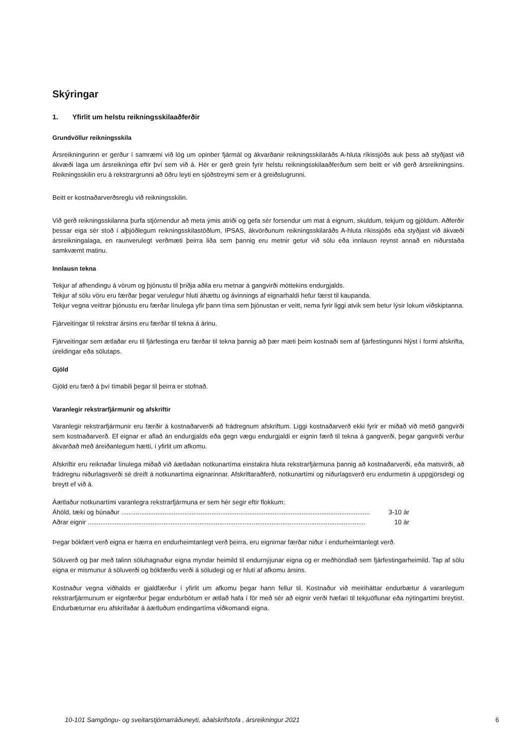Skýringar
1. Yfirlit um helstu reikningsskilaaðferðir
Grundvöllur reikningsskila
Ársreikningurinn er gerður í samræmi við lög um opinber fjármál og ákvarðanir reikningsskilaráðs A-hluta ríkissjóðs auk þess að styðjast við ákvæði laga um ársreikninga eftir því sem við á. Hér er gerð grein fyrir helstu reikningsskilaaðferðum sem beitt er við gerð ársreikningsins. Reikningsskilin eru á rekstrargrunni að öðru leyti en sjóðstreymi sem er á greiðslugrunni.
Beitt er kostnaðarverðsreglu við reikningsskilin.
Við gerð reikningsskilanna þurfa stjórnendur að meta ýmis atriði og gefa sér forsendur um mat á eignum, skuldum, tekjum og gjöldum. Aðferðir þessar eiga sér stoð í alþjóðlegum reikningsskilastöðlum, IPSAS, ákvörðunum reikningsskilaráðs A-hluta ríkissjóðs eða styðjast við ákvæði ársreikningalaga, en raunverulegt verðmæti þeirra liða sem þannig eru metnir getur við sölu eða innlausn reynst annað en niðurstaða samkvæmt matinu.
Innlausn tekna
Tekjur af afhendingu á vörum og þjónustu til þriðja aðila eru metnar á gangvirði móttekins endurgjalds.
Tekjur af sölu vöru eru færðar þegar verulegur hluti áhættu og ávinnings af eignarhaldi hefur færst til kaupanda.
Tekjur vegna veittrar þjónustu eru færðar línulega yfir þann tíma sem þjónustan er veitt, nema fyrir liggi atvik sem betur lýsir lokum viðskiptanna.
Fjárveitingar til rekstrar ársins eru færðar til tekna á árinu.
Fjárveitingar sem ætlaðar eru til fjárfestinga eru færðar til tekna þannig að þær mæti þeim kostnaði sem af fjárfestingunni hlýst í formi afskrifta, úreldingar eða sölutaps.
Gjöld
Gjöld eru færð á því tímabili þegar til þeirra er stofnað.
Varanlegir rekstrarfjármunir og afskriftir
Varanlegir rekstrarfjármunir eru færðir á kostnaðarverði að frádregnum afskriftum. Liggi kostnaðarverð ekki fyrir er miðað við metið gangvirði sem kostnaðarverð. Ef eignar er aflað án endurgjalds eða gegn vægu endurgjaldi er eignin færð til tekna á gangverði, þegar gangvirði verður ákvarðað með áreiðanlegum hætti, í yfirlit um afkomu.
Afskriftir eru reiknaðar línulega miðað við áætlaðan notkunartíma einstakra hluta rekstrarfjármuna þannig að kostnaðarverði, eða matsvirði, að frádregnu niðurlagsverði sé dreift á notkunartíma eignarinnar. Afskriftaraðferð, notkunartími og niðurlagsverð eru endurmetin á uppgjörsdegi og breytt ef við á.
Áætlaður notkunartími varanlegra rekstrarfjármuna er sem hér segir eftir flokkum:
Áhöld, tæki og búnaður .............................................................................................................................................. 3-10 ár
Aðrar eignir .......................................................................................................................................................... 10 ár
Þegar bókfært verð eigna er hærra en endurheimtanlegt verð þeirra, eru eignirnar færðar niður í endurheimtanlegt verð.
Söluverð og þar með talinn söluhagnaður eigna myndar heimild til endurnýjunar eigna og er meðhöndlað sem fjárfestingarheimild. Tap af sölu eigna er mismunur á söluverði og bókfærðu verði á söludegi og er hluti af afkomu ársins.
Kostnaður vegna viðhalds er gjaldfærður í yfirlit um afkomu þegar hann fellur til. Kostnaður við meiriháttar endurbætur á varanlegum rekstrarfjármunum er eignfærður þegar endurbótum er ætlað hafa í för með sér að eignir verði hæfari til tekjuöflunar eða nýtingartími breytist. Endurbæturnar eru afskrifaðar á áætluðum endingartíma viðkomandi eigna.
10-101 Samgöngu- og sveitarstjórnarráðuneyti, aðalskrifstofa , ársreikningur 2021 6